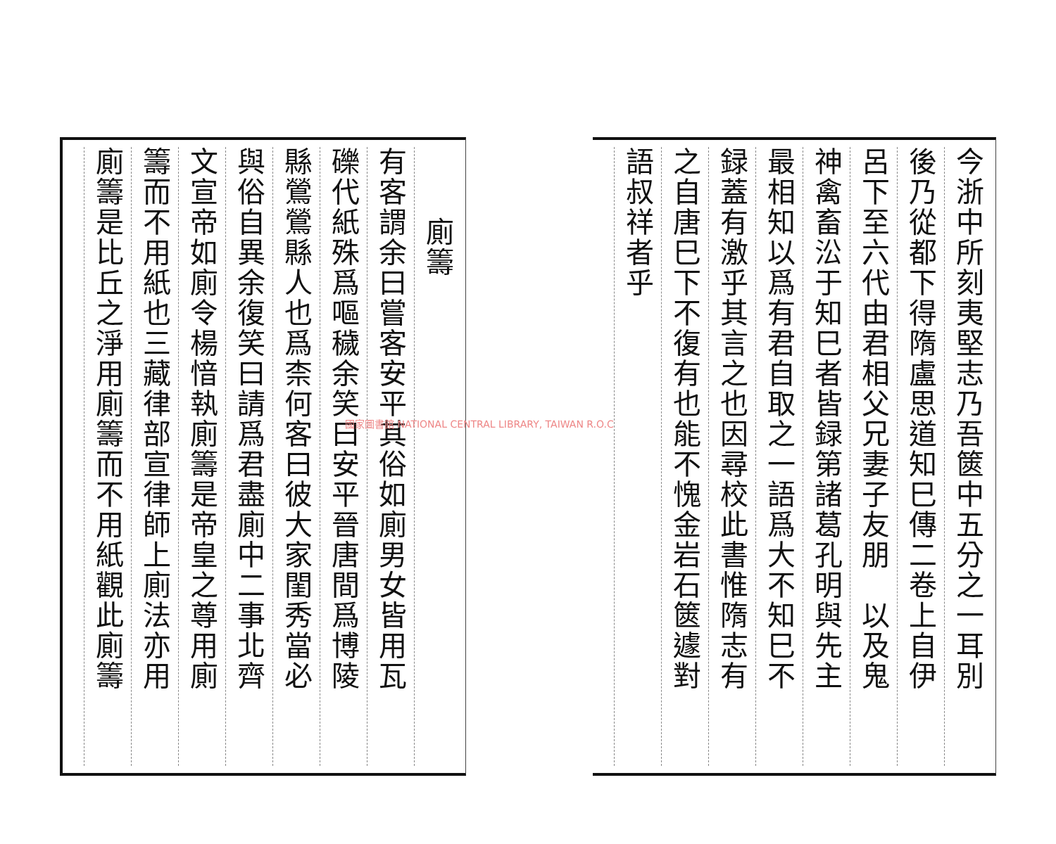今浙中所刻夷堅志乃吾篋中五分之一耳別
後乃從都下得隋盧思道知巳傳二卷上自伊
呂下至六代由君相父兄妻子友朋　以及鬼
神禽畜㳂于知巳者皆録第諸葛孔明與先主
最相知以爲有君自取之一語爲大不知巳不
録蓋有激乎其言之也因尋校此書惟隋志有
之自唐巳下不復有也能不愧金岩石篋遽對
語叔祥者乎
廁籌
有客謂余曰嘗客安平其俗如廁男女皆用瓦
礫代紙殊爲嘔穢余笑曰安平晉唐間爲博陵
縣鶯鶯縣人也爲柰何客曰彼大家閨秀當必
與俗自異余復笑曰請爲君盡廁中二事北齊
文宣帝如廁令楊愔執廁籌是帝皇之尊用廁
籌而不用紙也三藏律部宣律師上廁法亦用
廁籌是比丘之淨用廁籌而不用紙觀此廁籌
國家圖書館 NATIONAL CENTRAL LIBRARY, TAIWAN R.O.C